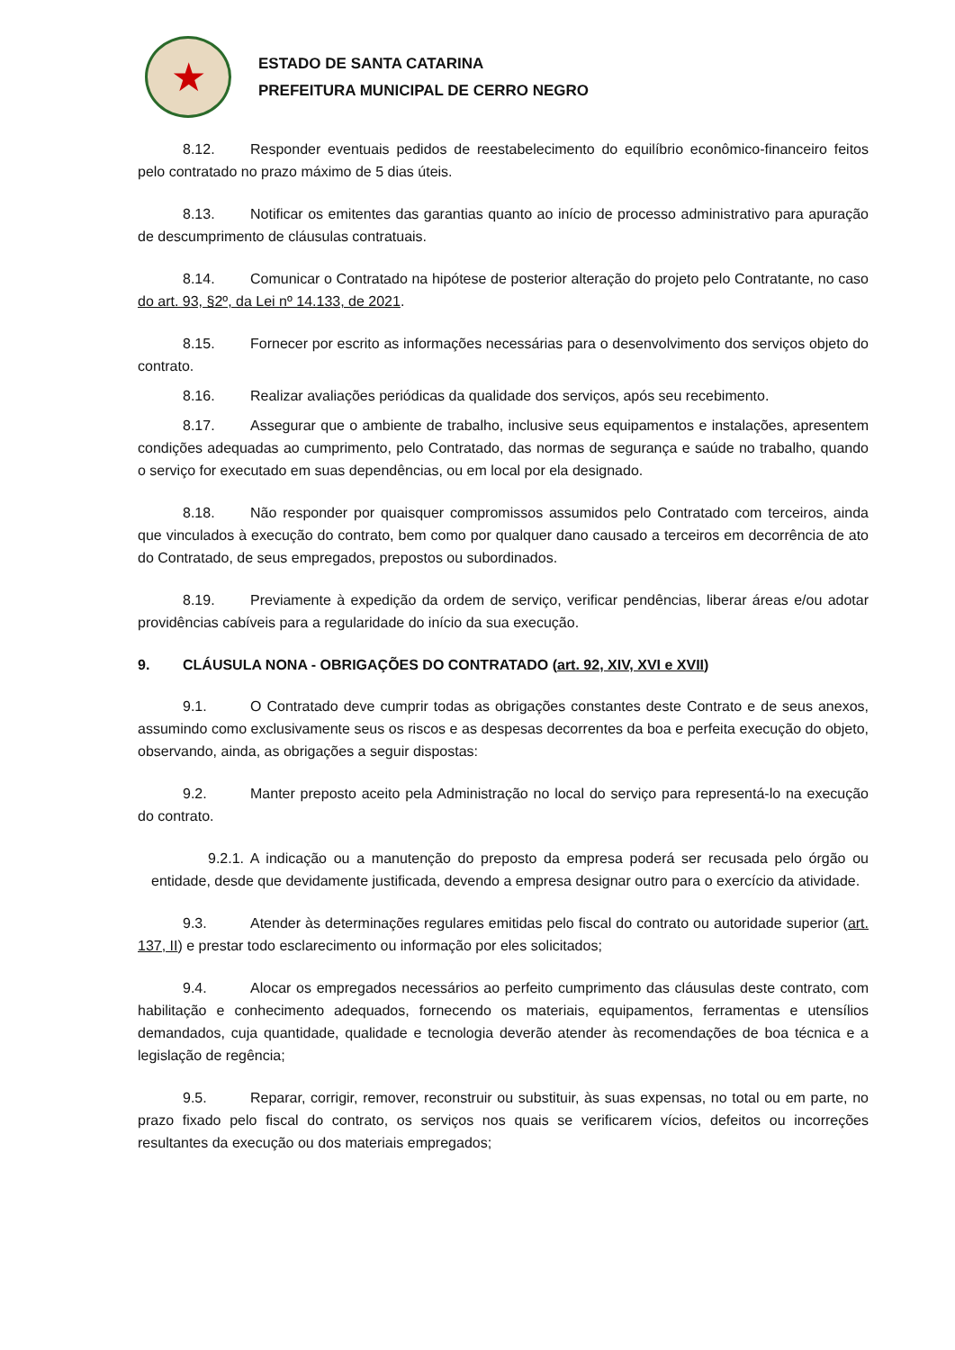★
ESTADO DE SANTA CATARINA
PREFEITURA MUNICIPAL DE CERRO NEGRO
8.12. Responder eventuais pedidos de reestabelecimento do equilíbrio econômico-financeiro feitos pelo contratado no prazo máximo de 5 dias úteis.
8.13. Notificar os emitentes das garantias quanto ao início de processo administrativo para apuração de descumprimento de cláusulas contratuais.
8.14. Comunicar o Contratado na hipótese de posterior alteração do projeto pelo Contratante, no caso do art. 93, §2º, da Lei nº 14.133, de 2021.
8.15. Fornecer por escrito as informações necessárias para o desenvolvimento dos serviços objeto do contrato.
8.16. Realizar avaliações periódicas da qualidade dos serviços, após seu recebimento.
8.17. Assegurar que o ambiente de trabalho, inclusive seus equipamentos e instalações, apresentem condições adequadas ao cumprimento, pelo Contratado, das normas de segurança e saúde no trabalho, quando o serviço for executado em suas dependências, ou em local por ela designado.
8.18. Não responder por quaisquer compromissos assumidos pelo Contratado com terceiros, ainda que vinculados à execução do contrato, bem como por qualquer dano causado a terceiros em decorrência de ato do Contratado, de seus empregados, prepostos ou subordinados.
8.19. Previamente à expedição da ordem de serviço, verificar pendências, liberar áreas e/ou adotar providências cabíveis para a regularidade do início da sua execução.
9. CLÁUSULA NONA - OBRIGAÇÕES DO CONTRATADO (art. 92, XIV, XVI e XVII)
9.1. O Contratado deve cumprir todas as obrigações constantes deste Contrato e de seus anexos, assumindo como exclusivamente seus os riscos e as despesas decorrentes da boa e perfeita execução do objeto, observando, ainda, as obrigações a seguir dispostas:
9.2. Manter preposto aceito pela Administração no local do serviço para representá-lo na execução do contrato.
9.2.1. A indicação ou a manutenção do preposto da empresa poderá ser recusada pelo órgão ou entidade, desde que devidamente justificada, devendo a empresa designar outro para o exercício da atividade.
9.3. Atender às determinações regulares emitidas pelo fiscal do contrato ou autoridade superior (art. 137, II) e prestar todo esclarecimento ou informação por eles solicitados;
9.4. Alocar os empregados necessários ao perfeito cumprimento das cláusulas deste contrato, com habilitação e conhecimento adequados, fornecendo os materiais, equipamentos, ferramentas e utensílios demandados, cuja quantidade, qualidade e tecnologia deverão atender às recomendações de boa técnica e a legislação de regência;
9.5. Reparar, corrigir, remover, reconstruir ou substituir, às suas expensas, no total ou em parte, no prazo fixado pelo fiscal do contrato, os serviços nos quais se verificarem vícios, defeitos ou incorreções resultantes da execução ou dos materiais empregados;